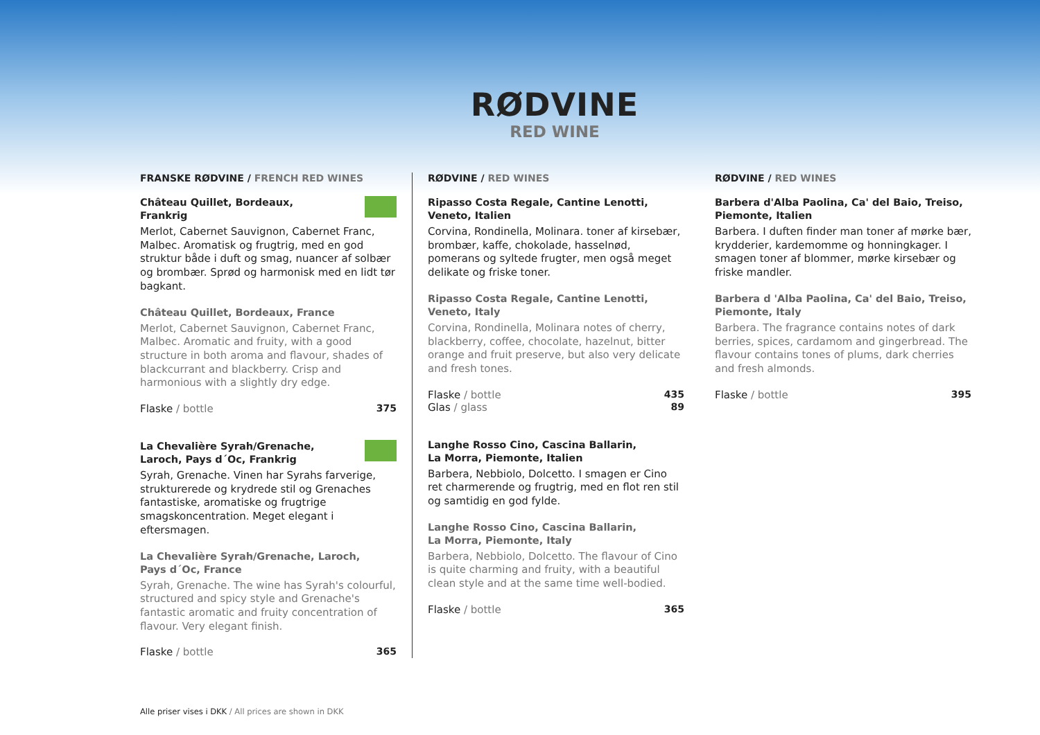RØDVINE
RED WINE
FRANSKE RØDVINE / FRENCH RED WINES
Château Quillet, Bordeaux,
Frankrig
Merlot, Cabernet Sauvignon, Cabernet Franc, Malbec. Aromatisk og frugtrig, med en god struktur både i duft og smag, nuancer af solbær og brombær. Sprød og harmonisk med en lidt tør bagkant.
Château Quillet, Bordeaux, France
Merlot, Cabernet Sauvignon, Cabernet Franc, Malbec. Aromatic and fruity, with a good structure in both aroma and flavour, shades of blackcurrant and blackberry. Crisp and harmonious with a slightly dry edge.
Flaske / bottle 375
La Chevalière Syrah/Grenache,
Laroch, Pays d´Oc, Frankrig
Syrah, Grenache. Vinen har Syrahs farverige, strukturerede og krydrede stil og Grenaches fantastiske, aromatiske og frugtrige smagskoncentration. Meget elegant i eftersmagen.
La Chevalière Syrah/Grenache, Laroch,
Pays d´Oc, France
Syrah, Grenache. The wine has Syrah's colourful, structured and spicy style and Grenache's fantastic aromatic and fruity concentration of flavour. Very elegant finish.
Flaske / bottle 365
RØDVINE / RED WINES
Ripasso Costa Regale, Cantine Lenotti,
Veneto, Italien
Corvina, Rondinella, Molinara. toner af kirsebær, brombær, kaffe, chokolade, hasselnød, pomerans og syltede frugter, men også meget delikate og friske toner.
Ripasso Costa Regale, Cantine Lenotti,
Veneto, Italy
Corvina, Rondinella, Molinara notes of cherry, blackberry, coffee, chocolate, hazelnut, bitter orange and fruit preserve, but also very delicate and fresh tones.
Flaske / bottle 435
Glas / glass 89
Langhe Rosso Cino, Cascina Ballarin,
La Morra, Piemonte, Italien
Barbera, Nebbiolo, Dolcetto. I smagen er Cino ret charmerende og frugtrig, med en flot ren stil og samtidig en god fylde.
Langhe Rosso Cino, Cascina Ballarin,
La Morra, Piemonte, Italy
Barbera, Nebbiolo, Dolcetto. The flavour of Cino is quite charming and fruity, with a beautiful clean style and at the same time well-bodied.
Flaske / bottle 365
RØDVINE / RED WINES
Barbera d'Alba Paolina, Ca' del Baio, Treiso,
Piemonte, Italien
Barbera. I duften finder man toner af mørke bær, krydderier, kardemomme og honningkager. I smagen toner af blommer, mørke kirsebær og friske mandler.
Barbera d 'Alba Paolina, Ca' del Baio, Treiso,
Piemonte, Italy
Barbera. The fragrance contains notes of dark berries, spices, cardamom and gingerbread. The flavour contains tones of plums, dark cherries and fresh almonds.
Flaske / bottle 395
Alle priser vises i DKK / All prices are shown in DKK